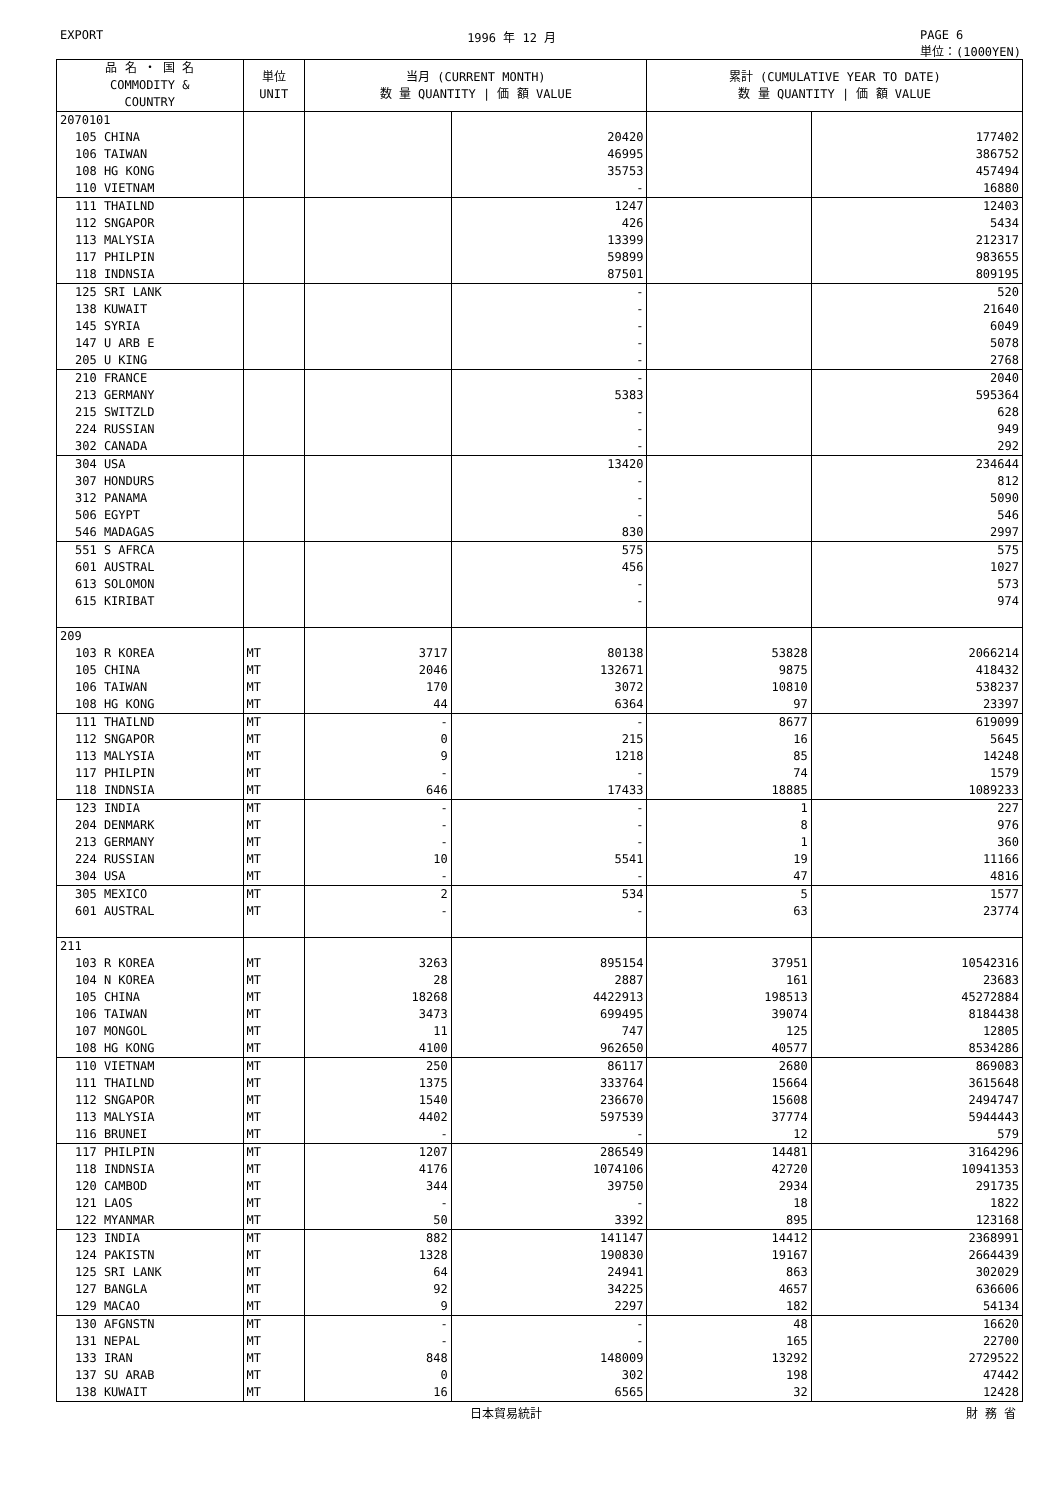EXPORT 1996 年 12 月 PAGE 6
単位：(1000YEN)
| 品 名 ・ 国 名 COMMODITY & COUNTRY | 単位 UNIT | 当月 (CURRENT MONTH) 数 量 QUANTITY / 価 額 VALUE | | 累計 (CUMULATIVE YEAR TO DATE) 数 量 QUANTITY / 価 額 VALUE | |
| --- | --- | --- | --- | --- | --- |
| 2070101 | | | | | |
| 105 CHINA | | | 20420 | | 177402 |
| 106 TAIWAN | | | 46995 | | 386752 |
| 108 HG KONG | | | 35753 | | 457494 |
| 110 VIETNAM | | | - | | 16880 |
| 111 THAILND | | | 1247 | | 12403 |
| 112 SNGAPOR | | | 426 | | 5434 |
| 113 MALYSIA | | | 13399 | | 212317 |
| 117 PHILPIN | | | 59899 | | 983655 |
| 118 INDNSIA | | | 87501 | | 809195 |
| 125 SRI LANK | | | - | | 520 |
| 138 KUWAIT | | | - | | 21640 |
| 145 SYRIA | | | - | | 6049 |
| 147 U ARB E | | | - | | 5078 |
| 205 U KING | | | - | | 2768 |
| 210 FRANCE | | | - | | 2040 |
| 213 GERMANY | | | 5383 | | 595364 |
| 215 SWITZLD | | | - | | 628 |
| 224 RUSSIAN | | | - | | 949 |
| 302 CANADA | | | - | | 292 |
| 304 USA | | | 13420 | | 234644 |
| 307 HONDURS | | | - | | 812 |
| 312 PANAMA | | | - | | 5090 |
| 506 EGYPT | | | - | | 546 |
| 546 MADAGAS | | | 830 | | 2997 |
| 551 S AFRCA | | | 575 | | 575 |
| 601 AUSTRAL | | | 456 | | 1027 |
| 613 SOLOMON | | | - | | 573 |
| 615 KIRIBAT | | | - | | 974 |
| 209 | | | | | |
| 103 R KOREA | MT | 3717 | 80138 | 53828 | 2066214 |
| 105 CHINA | MT | 2046 | 132671 | 9875 | 418432 |
| 106 TAIWAN | MT | 170 | 3072 | 10810 | 538237 |
| 108 HG KONG | MT | 44 | 6364 | 97 | 23397 |
| 111 THAILND | MT | - | - | 8677 | 619099 |
| 112 SNGAPOR | MT | 0 | 215 | 16 | 5645 |
| 113 MALYSIA | MT | 9 | 1218 | 85 | 14248 |
| 117 PHILPIN | MT | - | - | 74 | 1579 |
| 118 INDNSIA | MT | 646 | 17433 | 18885 | 1089233 |
| 123 INDIA | MT | - | - | 1 | 227 |
| 204 DENMARK | MT | - | - | 8 | 976 |
| 213 GERMANY | MT | - | - | 1 | 360 |
| 224 RUSSIAN | MT | 10 | 5541 | 19 | 11166 |
| 304 USA | MT | - | - | 47 | 4816 |
| 305 MEXICO | MT | 2 | 534 | 5 | 1577 |
| 601 AUSTRAL | MT | - | - | 63 | 23774 |
| 211 | | | | | |
| 103 R KOREA | MT | 3263 | 895154 | 37951 | 10542316 |
| 104 N KOREA | MT | 28 | 2887 | 161 | 23683 |
| 105 CHINA | MT | 18268 | 4422913 | 198513 | 45272884 |
| 106 TAIWAN | MT | 3473 | 699495 | 39074 | 8184438 |
| 107 MONGOL | MT | 11 | 747 | 125 | 12805 |
| 108 HG KONG | MT | 4100 | 962650 | 40577 | 8534286 |
| 110 VIETNAM | MT | 250 | 86117 | 2680 | 869083 |
| 111 THAILND | MT | 1375 | 333764 | 15664 | 3615648 |
| 112 SNGAPOR | MT | 1540 | 236670 | 15608 | 2494747 |
| 113 MALYSIA | MT | 4402 | 597539 | 37774 | 5944443 |
| 116 BRUNEI | MT | - | - | 12 | 579 |
| 117 PHILPIN | MT | 1207 | 286549 | 14481 | 3164296 |
| 118 INDNSIA | MT | 4176 | 1074106 | 42720 | 10941353 |
| 120 CAMBOD | MT | 344 | 39750 | 2934 | 291735 |
| 121 LAOS | MT | - | - | 18 | 1822 |
| 122 MYANMAR | MT | 50 | 3392 | 895 | 123168 |
| 123 INDIA | MT | 882 | 141147 | 14412 | 2368991 |
| 124 PAKISTN | MT | 1328 | 190830 | 19167 | 2664439 |
| 125 SRI LANK | MT | 64 | 24941 | 863 | 302029 |
| 127 BANGLA | MT | 92 | 34225 | 4657 | 636606 |
| 129 MACAO | MT | 9 | 2297 | 182 | 54134 |
| 130 AFGNSTN | MT | - | - | 48 | 16620 |
| 131 NEPAL | MT | - | - | 165 | 22700 |
| 133 IRAN | MT | 848 | 148009 | 13292 | 2729522 |
| 137 SU ARAB | MT | 0 | 302 | 198 | 47442 |
| 138 KUWAIT | MT | 16 | 6565 | 32 | 12428 |
日本貿易統計 財 務 省